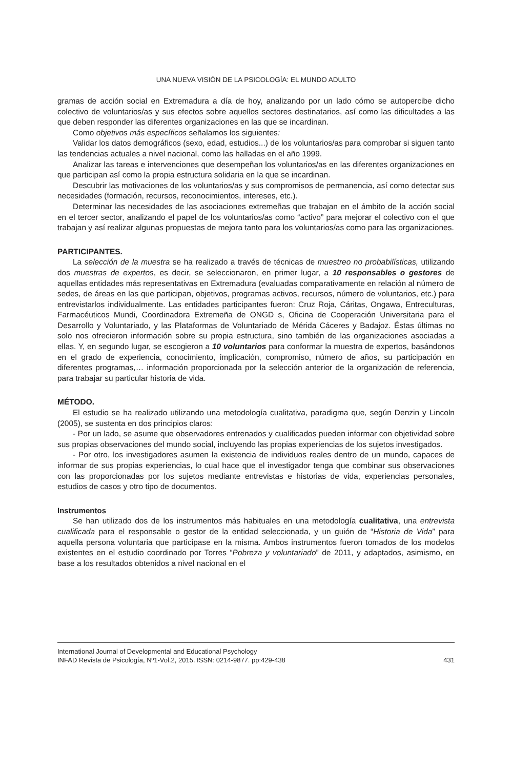UNA NUEVA VISIÓN DE LA PSICOLOGÍA: EL MUNDO ADULTO
gramas de acción social en Extremadura a día de hoy, analizando por un lado cómo se autopercibe dicho colectivo de voluntarios/as y sus efectos sobre aquellos sectores destinatarios, así como las dificultades a las que deben responder las diferentes organizaciones en las que se incardinan.
Como objetivos más específicos señalamos los siguientes:
Validar los datos demográficos (sexo, edad, estudios...) de los voluntarios/as para comprobar si siguen tanto las tendencias actuales a nivel nacional, como las halladas en el año 1999.
Analizar las tareas e intervenciones que desempeñan los voluntarios/as en las diferentes organizaciones en que participan así como la propia estructura solidaria en la que se incardinan.
Descubrir las motivaciones de los voluntarios/as y sus compromisos de permanencia, así como detectar sus necesidades (formación, recursos, reconocimientos, intereses, etc.).
Determinar las necesidades de las asociaciones extremeñas que trabajan en el ámbito de la acción social en el tercer sector, analizando el papel de los voluntarios/as como “activo” para mejorar el colectivo con el que trabajan y así realizar algunas propuestas de mejora tanto para los voluntarios/as como para las organizaciones.
PARTICIPANTES.
La selección de la muestra se ha realizado a través de técnicas de muestreo no probabilísticas, utilizando dos muestras de expertos, es decir, se seleccionaron, en primer lugar, a 10 responsables o gestores de aquellas entidades más representativas en Extremadura (evaluadas comparativamente en relación al número de sedes, de áreas en las que participan, objetivos, programas activos, recursos, número de voluntarios, etc.) para entrevistarlos individualmente. Las entidades participantes fueron: Cruz Roja, Cáritas, Ongawa, Entreculturas, Farmacéuticos Mundi, Coordinadora Extremeña de ONGD s, Oficina de Cooperación Universitaria para el Desarrollo y Voluntariado, y las Plataformas de Voluntariado de Mérida Cáceres y Badajoz. Éstas últimas no solo nos ofrecieron información sobre su propia estructura, sino también de las organizaciones asociadas a ellas. Y, en segundo lugar, se escogieron a 10 voluntarios para conformar la muestra de expertos, basándonos en el grado de experiencia, conocimiento, implicación, compromiso, número de años, su participación en diferentes programas,… información proporcionada por la selección anterior de la organización de referencia, para trabajar su particular historia de vida.
MÉTODO.
El estudio se ha realizado utilizando una metodología cualitativa, paradigma que, según Denzin y Lincoln (2005), se sustenta en dos principios claros:
- Por un lado, se asume que observadores entrenados y cualificados pueden informar con objetividad sobre sus propias observaciones del mundo social, incluyendo las propias experiencias de los sujetos investigados.
- Por otro, los investigadores asumen la existencia de individuos reales dentro de un mundo, capaces de informar de sus propias experiencias, lo cual hace que el investigador tenga que combinar sus observaciones con las proporcionadas por los sujetos mediante entrevistas e historias de vida, experiencias personales, estudios de casos y otro tipo de documentos.
Instrumentos
Se han utilizado dos de los instrumentos más habituales en una metodología cualitativa, una entrevista cualificada para el responsable o gestor de la entidad seleccionada, y un guión de “Historia de Vida” para aquella persona voluntaria que participase en la misma. Ambos instrumentos fueron tomados de los modelos existentes en el estudio coordinado por Torres “Pobreza y voluntariado” de 2011, y adaptados, asimismo, en base a los resultados obtenidos a nivel nacional en el
International Journal of Developmental and Educational Psychology
INFAD Revista de Psicología, Nº1-Vol.2, 2015. ISSN: 0214-9877. pp:429-438 431